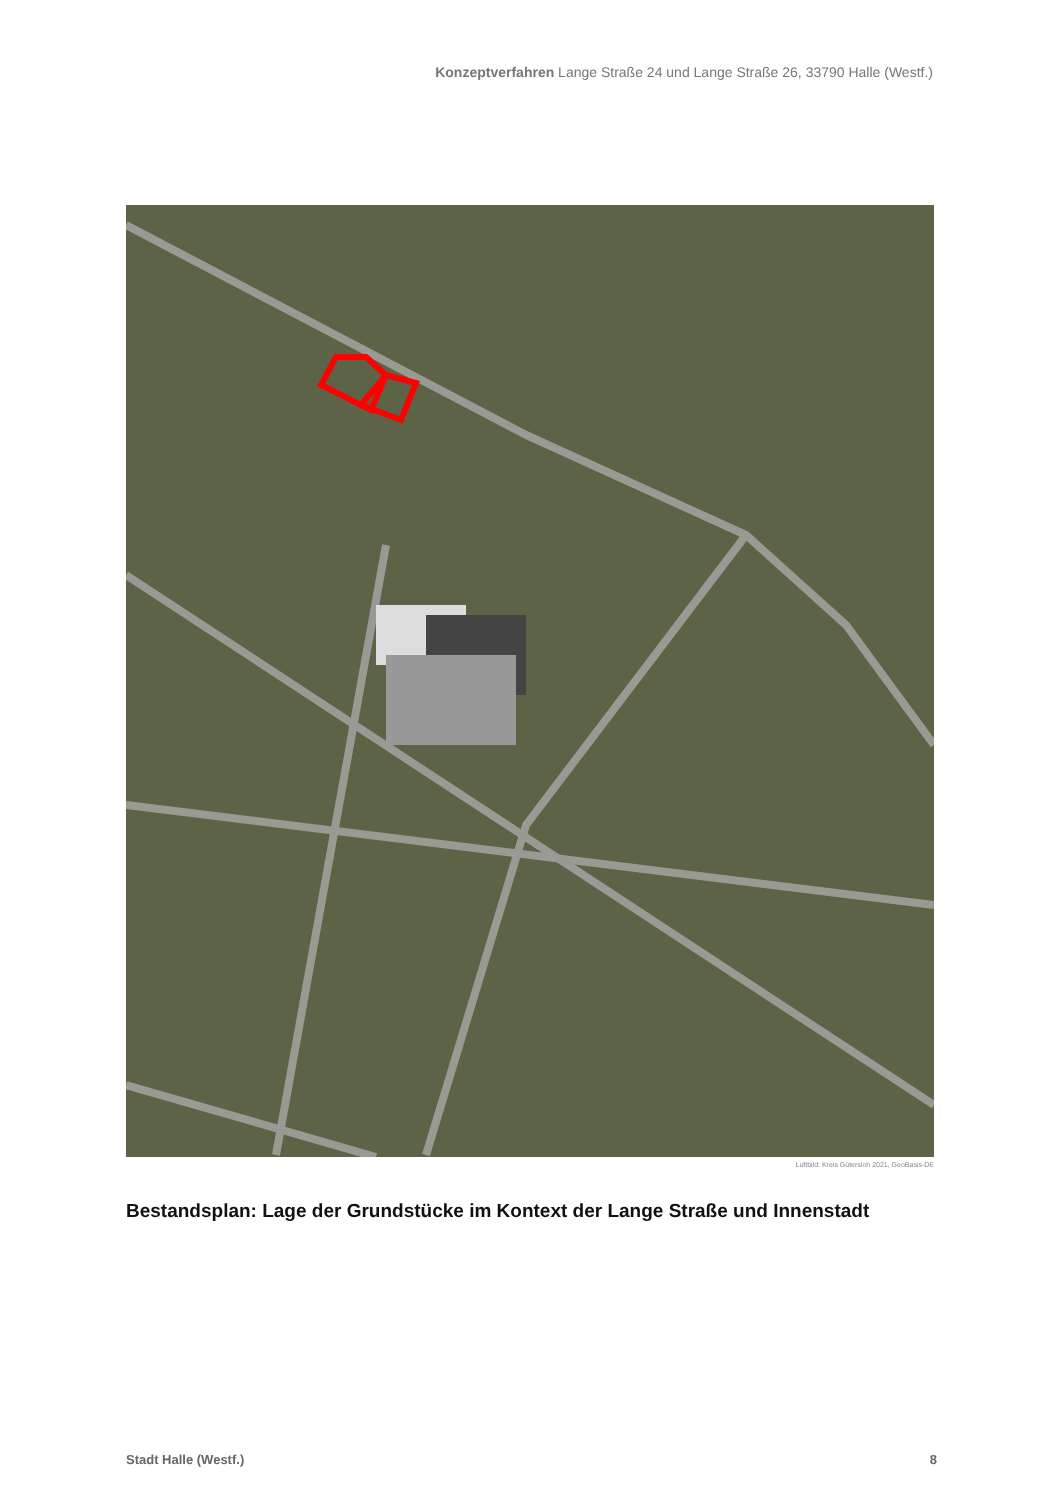Konzeptverfahren Lange Straße 24 und Lange Straße 26, 33790 Halle (Westf.)
Luftbild: Kreis Gütersloh 2021, GeoBasis-DE
Bestandsplan: Lage der Grundstücke im Kontext der Lange Straße und Innenstadt
Stadt Halle (Westf.) 8